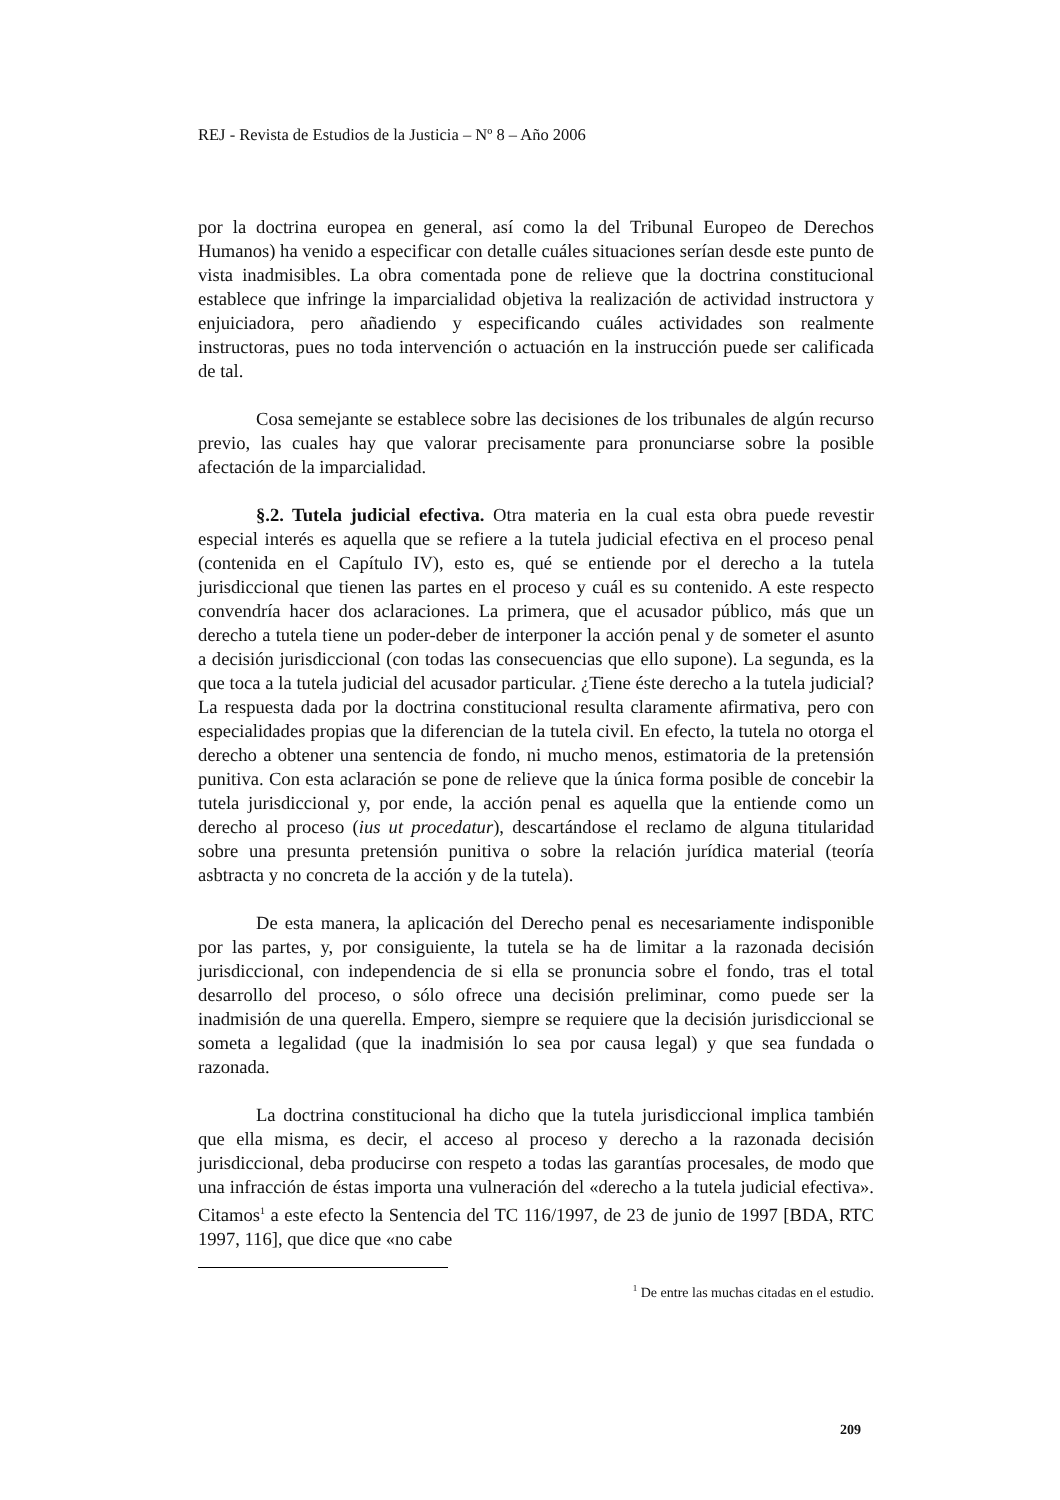REJ - Revista de Estudios de la Justicia – Nº 8 – Año 2006
por la doctrina europea en general, así como la del Tribunal Europeo de Derechos Humanos) ha venido a especificar con detalle cuáles situaciones serían desde este punto de vista inadmisibles. La obra comentada pone de relieve que la doctrina constitucional establece que infringe la imparcialidad objetiva la realización de actividad instructora y enjuiciadora, pero añadiendo y especificando cuáles actividades son realmente instructoras, pues no toda intervención o actuación en la instrucción puede ser calificada de tal.
Cosa semejante se establece sobre las decisiones de los tribunales de algún recurso previo, las cuales hay que valorar precisamente para pronunciarse sobre la posible afectación de la imparcialidad.
§.2. Tutela judicial efectiva. Otra materia en la cual esta obra puede revestir especial interés es aquella que se refiere a la tutela judicial efectiva en el proceso penal (contenida en el Capítulo IV), esto es, qué se entiende por el derecho a la tutela jurisdiccional que tienen las partes en el proceso y cuál es su contenido. A este respecto convendría hacer dos aclaraciones. La primera, que el acusador público, más que un derecho a tutela tiene un poder-deber de interponer la acción penal y de someter el asunto a decisión jurisdiccional (con todas las consecuencias que ello supone). La segunda, es la que toca a la tutela judicial del acusador particular. ¿Tiene éste derecho a la tutela judicial? La respuesta dada por la doctrina constitucional resulta claramente afirmativa, pero con especialidades propias que la diferencian de la tutela civil. En efecto, la tutela no otorga el derecho a obtener una sentencia de fondo, ni mucho menos, estimatoria de la pretensión punitiva. Con esta aclaración se pone de relieve que la única forma posible de concebir la tutela jurisdiccional y, por ende, la acción penal es aquella que la entiende como un derecho al proceso (ius ut procedatur), descartándose el reclamo de alguna titularidad sobre una presunta pretensión punitiva o sobre la relación jurídica material (teoría asbtracta y no concreta de la acción y de la tutela).
De esta manera, la aplicación del Derecho penal es necesariamente indisponible por las partes, y, por consiguiente, la tutela se ha de limitar a la razonada decisión jurisdiccional, con independencia de si ella se pronuncia sobre el fondo, tras el total desarrollo del proceso, o sólo ofrece una decisión preliminar, como puede ser la inadmisión de una querella. Empero, siempre se requiere que la decisión jurisdiccional se someta a legalidad (que la inadmisión lo sea por causa legal) y que sea fundada o razonada.
La doctrina constitucional ha dicho que la tutela jurisdiccional implica también que ella misma, es decir, el acceso al proceso y derecho a la razonada decisión jurisdiccional, deba producirse con respeto a todas las garantías procesales, de modo que una infracción de éstas importa una vulneración del «derecho a la tutela judicial efectiva». Citamos<sup>1</sup> a este efecto la Sentencia del TC 116/1997, de 23 de junio de 1997 [BDA, RTC 1997, 116], que dice que «no cabe
<sup>1</sup> De entre las muchas citadas en el estudio.
209